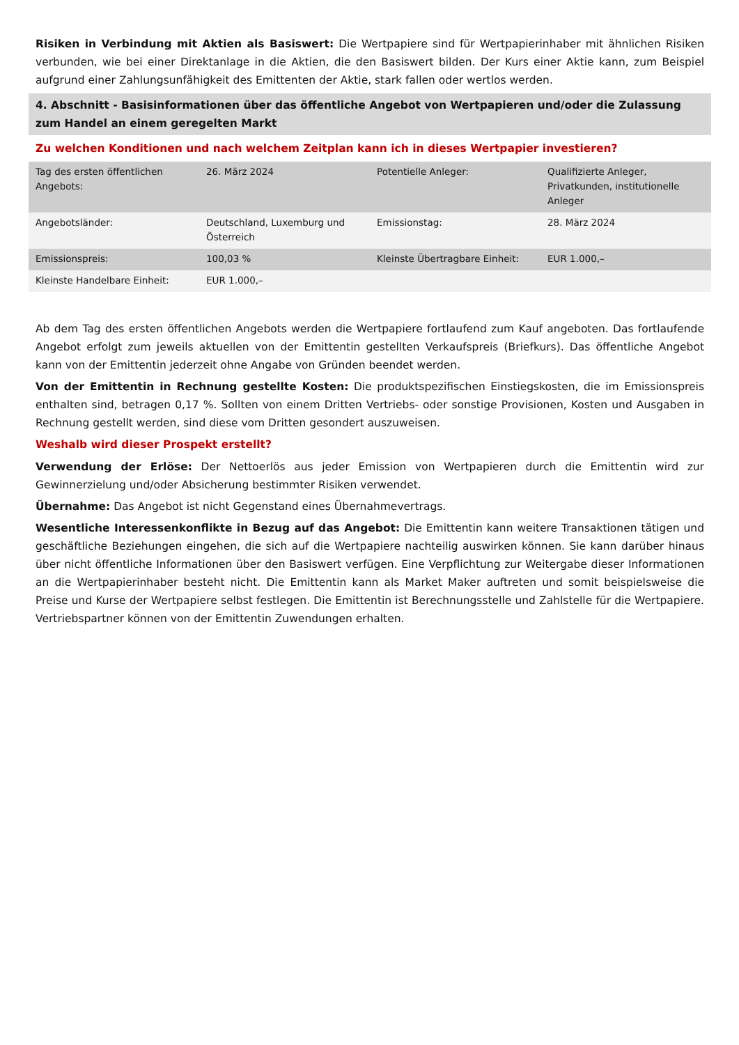Risiken in Verbindung mit Aktien als Basiswert: Die Wertpapiere sind für Wertpapierinhaber mit ähnlichen Risiken verbunden, wie bei einer Direktanlage in die Aktien, die den Basiswert bilden. Der Kurs einer Aktie kann, zum Beispiel aufgrund einer Zahlungsunfähigkeit des Emittenten der Aktie, stark fallen oder wertlos werden.
4. Abschnitt - Basisinformationen über das öffentliche Angebot von Wertpapieren und/oder die Zulassung zum Handel an einem geregelten Markt
Zu welchen Konditionen und nach welchem Zeitplan kann ich in dieses Wertpapier investieren?
| Tag des ersten öffentlichen Angebots: | 26. März 2024 | Potentielle Anleger: | Qualifizierte Anleger, Privatkunden, institutionelle Anleger |
| Angebotsländer: | Deutschland, Luxemburg und Österreich | Emissionstag: | 28. März 2024 |
| Emissionspreis: | 100,03 % | Kleinste Übertragbare Einheit: | EUR 1.000,– |
| Kleinste Handelbare Einheit: | EUR 1.000,– | | |
Ab dem Tag des ersten öffentlichen Angebots werden die Wertpapiere fortlaufend zum Kauf angeboten. Das fortlaufende Angebot erfolgt zum jeweils aktuellen von der Emittentin gestellten Verkaufspreis (Briefkurs). Das öffentliche Angebot kann von der Emittentin jederzeit ohne Angabe von Gründen beendet werden.
Von der Emittentin in Rechnung gestellte Kosten: Die produktspezifischen Einstiegskosten, die im Emissionspreis enthalten sind, betragen 0,17 %. Sollten von einem Dritten Vertriebs- oder sonstige Provisionen, Kosten und Ausgaben in Rechnung gestellt werden, sind diese vom Dritten gesondert auszuweisen.
Weshalb wird dieser Prospekt erstellt?
Verwendung der Erlöse: Der Nettoerlös aus jeder Emission von Wertpapieren durch die Emittentin wird zur Gewinnerzielung und/oder Absicherung bestimmter Risiken verwendet.
Übernahme: Das Angebot ist nicht Gegenstand eines Übernahmevertrags.
Wesentliche Interessenkonflikte in Bezug auf das Angebot: Die Emittentin kann weitere Transaktionen tätigen und geschäftliche Beziehungen eingehen, die sich auf die Wertpapiere nachteilig auswirken können. Sie kann darüber hinaus über nicht öffentliche Informationen über den Basiswert verfügen. Eine Verpflichtung zur Weitergabe dieser Informationen an die Wertpapierinhaber besteht nicht. Die Emittentin kann als Market Maker auftreten und somit beispielsweise die Preise und Kurse der Wertpapiere selbst festlegen. Die Emittentin ist Berechnungsstelle und Zahlstelle für die Wertpapiere. Vertriebspartner können von der Emittentin Zuwendungen erhalten.